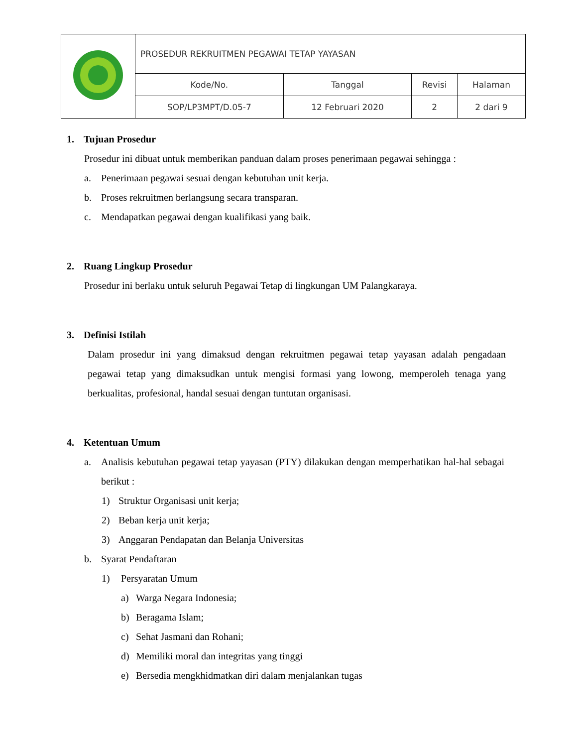| | PROSEDUR REKRUITMEN PEGAWAI TETAP YAYASAN | | | |
| | Kode/No. | Tanggal | Revisi | Halaman |
| | SOP/LP3MPT/D.05-7 | 12 Februari 2020 | 2 | 2 dari 9 |
1. Tujuan Prosedur
Prosedur ini dibuat untuk memberikan panduan dalam proses penerimaan pegawai sehingga :
a. Penerimaan pegawai sesuai dengan kebutuhan unit kerja.
b. Proses rekruitmen berlangsung secara transparan.
c. Mendapatkan pegawai dengan kualifikasi yang baik.
2. Ruang Lingkup Prosedur
Prosedur ini berlaku untuk seluruh Pegawai Tetap di lingkungan UM Palangkaraya.
3. Definisi Istilah
Dalam prosedur ini yang dimaksud dengan rekruitmen pegawai tetap yayasan adalah pengadaan pegawai tetap yang dimaksudkan untuk mengisi formasi yang lowong, memperoleh tenaga yang berkualitas, profesional, handal sesuai dengan tuntutan organisasi.
4. Ketentuan Umum
a. Analisis kebutuhan pegawai tetap yayasan (PTY) dilakukan dengan memperhatikan hal-hal sebagai berikut :
1) Struktur Organisasi unit kerja;
2) Beban kerja unit kerja;
3) Anggaran Pendapatan dan Belanja Universitas
b. Syarat Pendaftaran
1) Persyaratan Umum
a) Warga Negara Indonesia;
b) Beragama Islam;
c) Sehat Jasmani dan Rohani;
d) Memiliki moral dan integritas yang tinggi
e) Bersedia mengkhidmatkan diri dalam menjalankan tugas